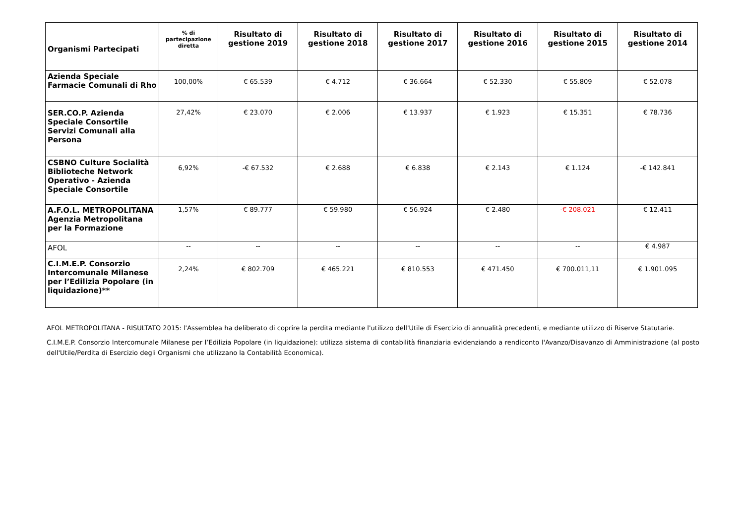| Organismi Partecipati | % di partecipazione diretta | Risultato di gestione 2019 | Risultato di gestione 2018 | Risultato di gestione 2017 | Risultato di gestione 2016 | Risultato di gestione 2015 | Risultato di gestione 2014 |
| --- | --- | --- | --- | --- | --- | --- | --- |
| Azienda Speciale Farmacie Comunali di Rho | 100,00% | € 65.539 | € 4.712 | € 36.664 | € 52.330 | € 55.809 | € 52.078 |
| SER.CO.P. Azienda Speciale Consortile Servizi Comunali alla Persona | 27,42% | € 23.070 | € 2.006 | € 13.937 | € 1.923 | € 15.351 | € 78.736 |
| CSBNO Culture Socialità Biblioteche Network Operativo - Azienda Speciale Consortile | 6,92% | -€ 67.532 | € 2.688 | € 6.838 | € 2.143 | € 1.124 | -€ 142.841 |
| A.F.O.L. METROPOLITANA Agenzia Metropolitana per la Formazione | 1,57% | € 89.777 | € 59.980 | € 56.924 | € 2.480 | -€ 208.021 | € 12.411 |
| AFOL | -- | -- | -- | -- | -- | -- | € 4.987 |
| C.I.M.E.P. Consorzio Intercomunale Milanese per l’Edilizia Popolare (in liquidazione)** | 2,24% | € 802.709 | € 465.221 | € 810.553 | € 471.450 | € 700.011,11 | € 1.901.095 |
AFOL METROPOLITANA - RISULTATO 2015: l'Assemblea ha deliberato di coprire la perdita mediante l'utilizzo dell'Utile di Esercizio di annualità precedenti, e mediante utilizzo di Riserve Statutarie.
C.I.M.E.P. Consorzio Intercomunale Milanese per l’Edilizia Popolare (in liquidazione): utilizza sistema di contabilità finanziaria evidenziando a rendiconto l'Avanzo/Disavanzo di Amministrazione (al posto dell'Utile/Perdita di Esercizio degli Organismi che utilizzano la Contabilità Economica).